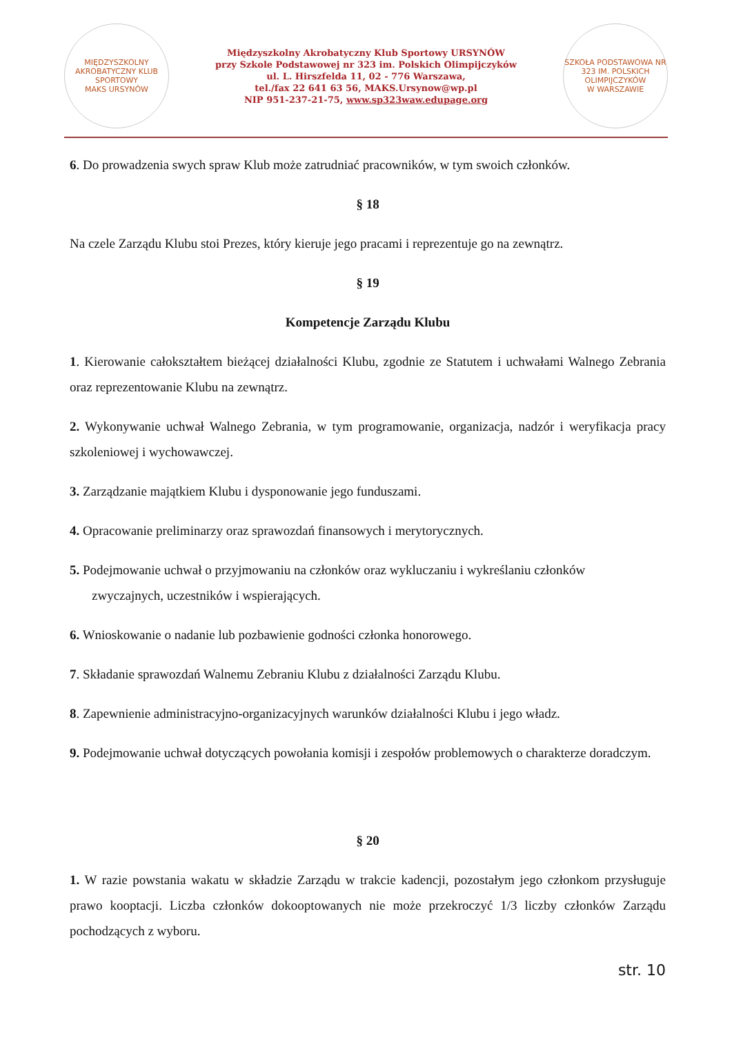MIĘDZYSZKOLNY AKROBATYCZNY KLUB SPORTOWY
MAKS URSYNÓW
Międzyszkolny Akrobatyczny Klub Sportowy URSYNÓW
przy Szkole Podstawowej nr 323 im. Polskich Olimpijczyków
ul. L. Hirszfelda 11, 02 - 776 Warszawa,
tel./fax 22 641 63 56, MAKS.Ursynow@wp.pl
NIP 951-237-21-75, www.sp323waw.edupage.org
SZKOŁA PODSTAWOWA NR 323 IM. POLSKICH OLIMPIJCZYKÓW
W WARSZAWIE
6. Do prowadzenia swych spraw Klub może zatrudniać pracowników, w tym swoich członków.
§ 18
Na czele Zarządu Klubu stoi Prezes, który kieruje jego pracami i reprezentuje go na zewnątrz.
§ 19
Kompetencje Zarządu Klubu
1. Kierowanie całokształtem bieżącej działalności Klubu, zgodnie ze Statutem i uchwałami Walnego Zebrania oraz reprezentowanie Klubu na zewnątrz.
2. Wykonywanie uchwał Walnego Zebrania, w tym programowanie, organizacja, nadzór i weryfikacja pracy szkoleniowej i wychowawczej.
3. Zarządzanie majątkiem Klubu i dysponowanie jego funduszami.
4. Opracowanie preliminarzy oraz sprawozdań finansowych i merytorycznych.
5. Podejmowanie uchwał o przyjmowaniu na członków oraz wykluczaniu i wykreślaniu członków
zwyczajnych, uczestników i wspierających.
6. Wnioskowanie o nadanie lub pozbawienie godności członka honorowego.
7. Składanie sprawozdań Walnemu Zebraniu Klubu z działalności Zarządu Klubu.
8. Zapewnienie administracyjno-organizacyjnych warunków działalności Klubu i jego władz.
9. Podejmowanie uchwał dotyczących powołania komisji i zespołów problemowych o charakterze doradczym.
§ 20
1. W razie powstania wakatu w składzie Zarządu w trakcie kadencji, pozostałym jego członkom przysługuje prawo kooptacji. Liczba członków dokooptowanych nie może przekroczyć 1/3 liczby członków Zarządu pochodzących z wyboru.
str. 10